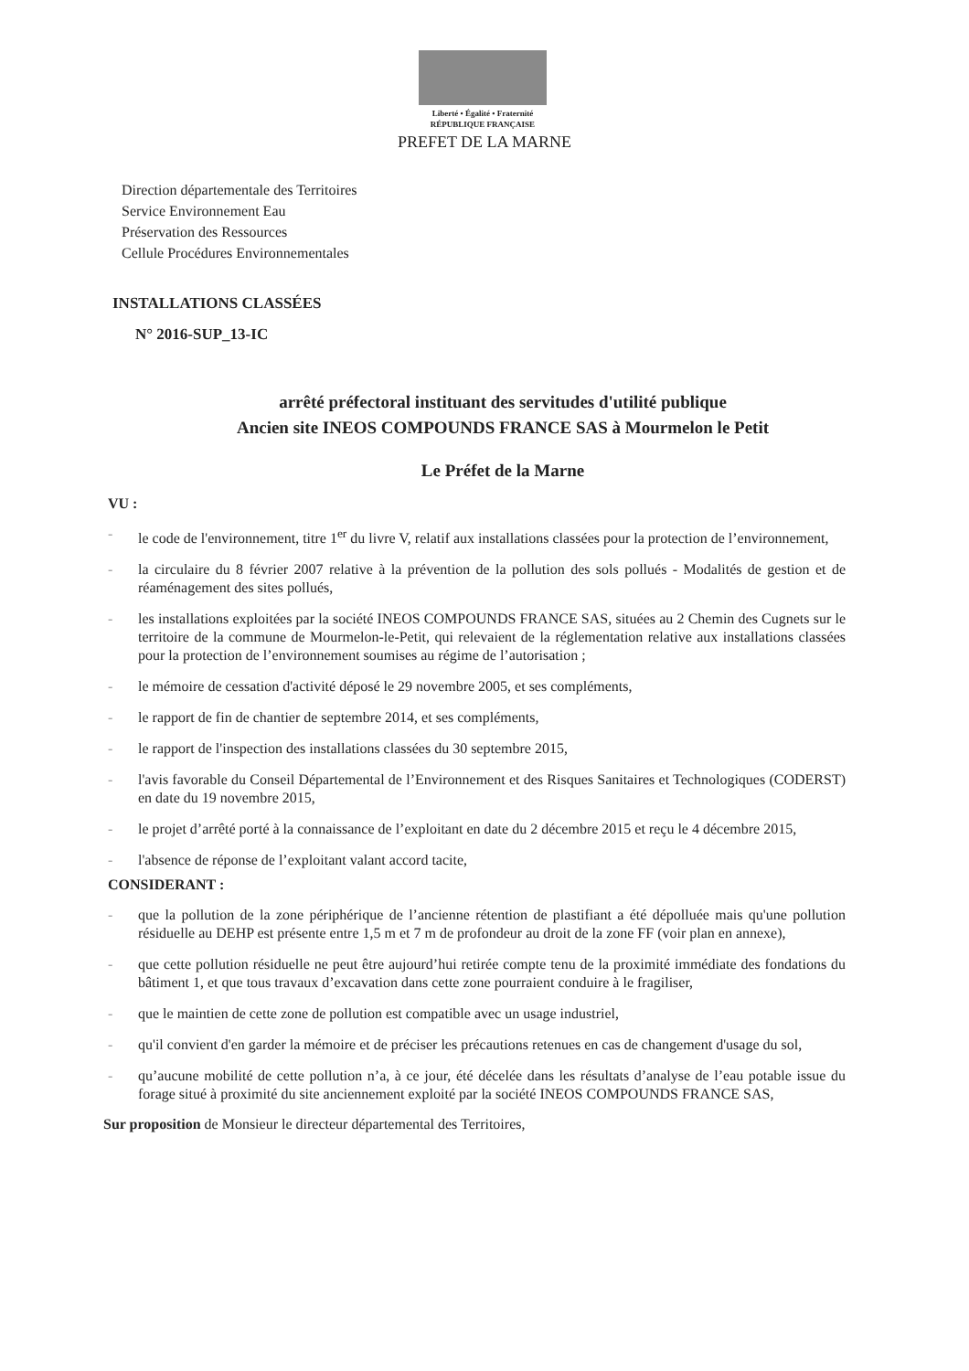Liberté • Égalité • Fraternité
RÉPUBLIQUE FRANÇAISE
PREFET DE LA MARNE
Direction départementale des Territoires
Service Environnement Eau
Préservation des Ressources
Cellule Procédures Environnementales
INSTALLATIONS CLASSÉES
N° 2016-SUP_13-IC
arrêté préfectoral instituant des servitudes d'utilité publique
Ancien site INEOS COMPOUNDS FRANCE SAS à Mourmelon le Petit
Le Préfet de la Marne
VU :
- le code de l'environnement, titre 1<sup>er</sup> du livre V, relatif aux installations classées pour la protection de l’environnement,
- la circulaire du 8 février 2007 relative à la prévention de la pollution des sols pollués - Modalités de gestion et de réaménagement des sites pollués,
- les installations exploitées par la société INEOS COMPOUNDS FRANCE SAS, situées au 2 Chemin des Cugnets sur le territoire de la commune de Mourmelon-le-Petit, qui relevaient de la réglementation relative aux installations classées pour la protection de l’environnement soumises au régime de l’autorisation ;
- le mémoire de cessation d'activité déposé le 29 novembre 2005, et ses compléments,
- le rapport de fin de chantier de septembre 2014, et ses compléments,
- le rapport de l'inspection des installations classées du 30 septembre 2015,
- l'avis favorable du Conseil Départemental de l’Environnement et des Risques Sanitaires et Technologiques (CODERST) en date du 19 novembre 2015,
- le projet d’arrêté porté à la connaissance de l’exploitant en date du 2 décembre 2015 et reçu le 4 décembre 2015,
- l'absence de réponse de l’exploitant valant accord tacite,
CONSIDERANT :
- que la pollution de la zone périphérique de l’ancienne rétention de plastifiant a été dépolluée mais qu'une pollution résiduelle au DEHP est présente entre 1,5 m et 7 m de profondeur au droit de la zone FF (voir plan en annexe),
- que cette pollution résiduelle ne peut être aujourd’hui retirée compte tenu de la proximité immédiate des fondations du bâtiment 1, et que tous travaux d’excavation dans cette zone pourraient conduire à le fragiliser,
- que le maintien de cette zone de pollution est compatible avec un usage industriel,
- qu'il convient d'en garder la mémoire et de préciser les précautions retenues en cas de changement d'usage du sol,
- qu’aucune mobilité de cette pollution n’a, à ce jour, été décelée dans les résultats d’analyse de l’eau potable issue du forage situé à proximité du site anciennement exploité par la société INEOS COMPOUNDS FRANCE SAS,
Sur proposition de Monsieur le directeur départemental des Territoires,